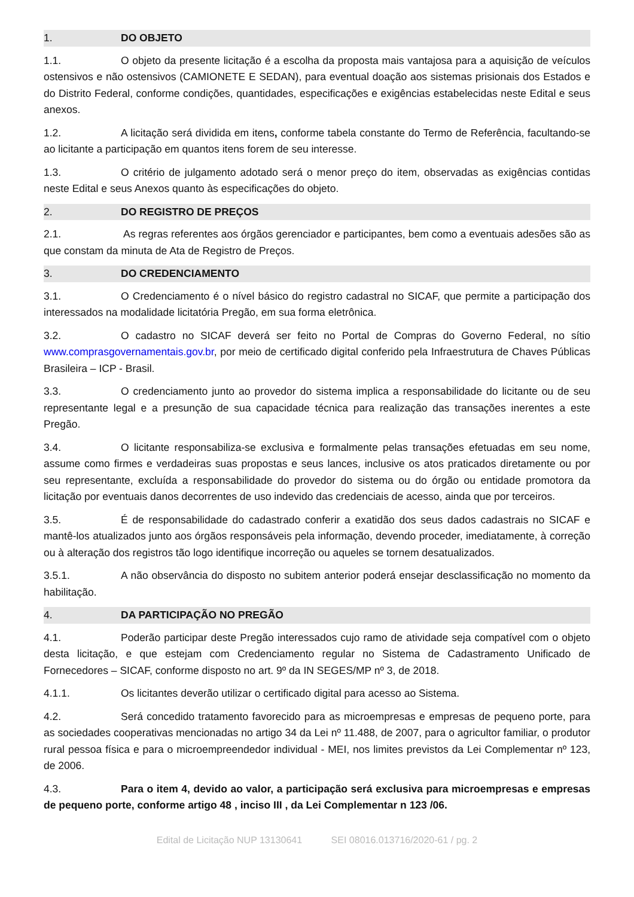1. DO OBJETO
1.1. O objeto da presente licitação é a escolha da proposta mais vantajosa para a aquisição de veículos ostensivos e não ostensivos (CAMIONETE E SEDAN), para eventual doação aos sistemas prisionais dos Estados e do Distrito Federal, conforme condições, quantidades, especificações e exigências estabelecidas neste Edital e seus anexos.
1.2. A licitação será dividida em itens, conforme tabela constante do Termo de Referência, facultando-se ao licitante a participação em quantos itens forem de seu interesse.
1.3. O critério de julgamento adotado será o menor preço do item, observadas as exigências contidas neste Edital e seus Anexos quanto às especificações do objeto.
2. DO REGISTRO DE PREÇOS
2.1. As regras referentes aos órgãos gerenciador e participantes, bem como a eventuais adesões são as que constam da minuta de Ata de Registro de Preços.
3. DO CREDENCIAMENTO
3.1. O Credenciamento é o nível básico do registro cadastral no SICAF, que permite a participação dos interessados na modalidade licitatória Pregão, em sua forma eletrônica.
3.2. O cadastro no SICAF deverá ser feito no Portal de Compras do Governo Federal, no sítio www.comprasgovernamentais.gov.br, por meio de certificado digital conferido pela Infraestrutura de Chaves Públicas Brasileira – ICP - Brasil.
3.3. O credenciamento junto ao provedor do sistema implica a responsabilidade do licitante ou de seu representante legal e a presunção de sua capacidade técnica para realização das transações inerentes a este Pregão.
3.4. O licitante responsabiliza-se exclusiva e formalmente pelas transações efetuadas em seu nome, assume como firmes e verdadeiras suas propostas e seus lances, inclusive os atos praticados diretamente ou por seu representante, excluída a responsabilidade do provedor do sistema ou do órgão ou entidade promotora da licitação por eventuais danos decorrentes de uso indevido das credenciais de acesso, ainda que por terceiros.
3.5. É de responsabilidade do cadastrado conferir a exatidão dos seus dados cadastrais no SICAF e mantê-los atualizados junto aos órgãos responsáveis pela informação, devendo proceder, imediatamente, à correção ou à alteração dos registros tão logo identifique incorreção ou aqueles se tornem desatualizados.
3.5.1. A não observância do disposto no subitem anterior poderá ensejar desclassificação no momento da habilitação.
4. DA PARTICIPAÇÃO NO PREGÃO
4.1. Poderão participar deste Pregão interessados cujo ramo de atividade seja compatível com o objeto desta licitação, e que estejam com Credenciamento regular no Sistema de Cadastramento Unificado de Fornecedores – SICAF, conforme disposto no art. 9º da IN SEGES/MP nº 3, de 2018.
4.1.1. Os licitantes deverão utilizar o certificado digital para acesso ao Sistema.
4.2. Será concedido tratamento favorecido para as microempresas e empresas de pequeno porte, para as sociedades cooperativas mencionadas no artigo 34 da Lei nº 11.488, de 2007, para o agricultor familiar, o produtor rural pessoa física e para o microempreendedor individual - MEI, nos limites previstos da Lei Complementar nº 123, de 2006.
4.3. Para o item 4, devido ao valor, a participação será exclusiva para microempresas e empresas de pequeno porte, conforme artigo 48 , inciso III , da Lei Complementar n 123 /06.
Edital de Licitação NUP 13130641 SEI 08016.013716/2020-61 / pg. 2